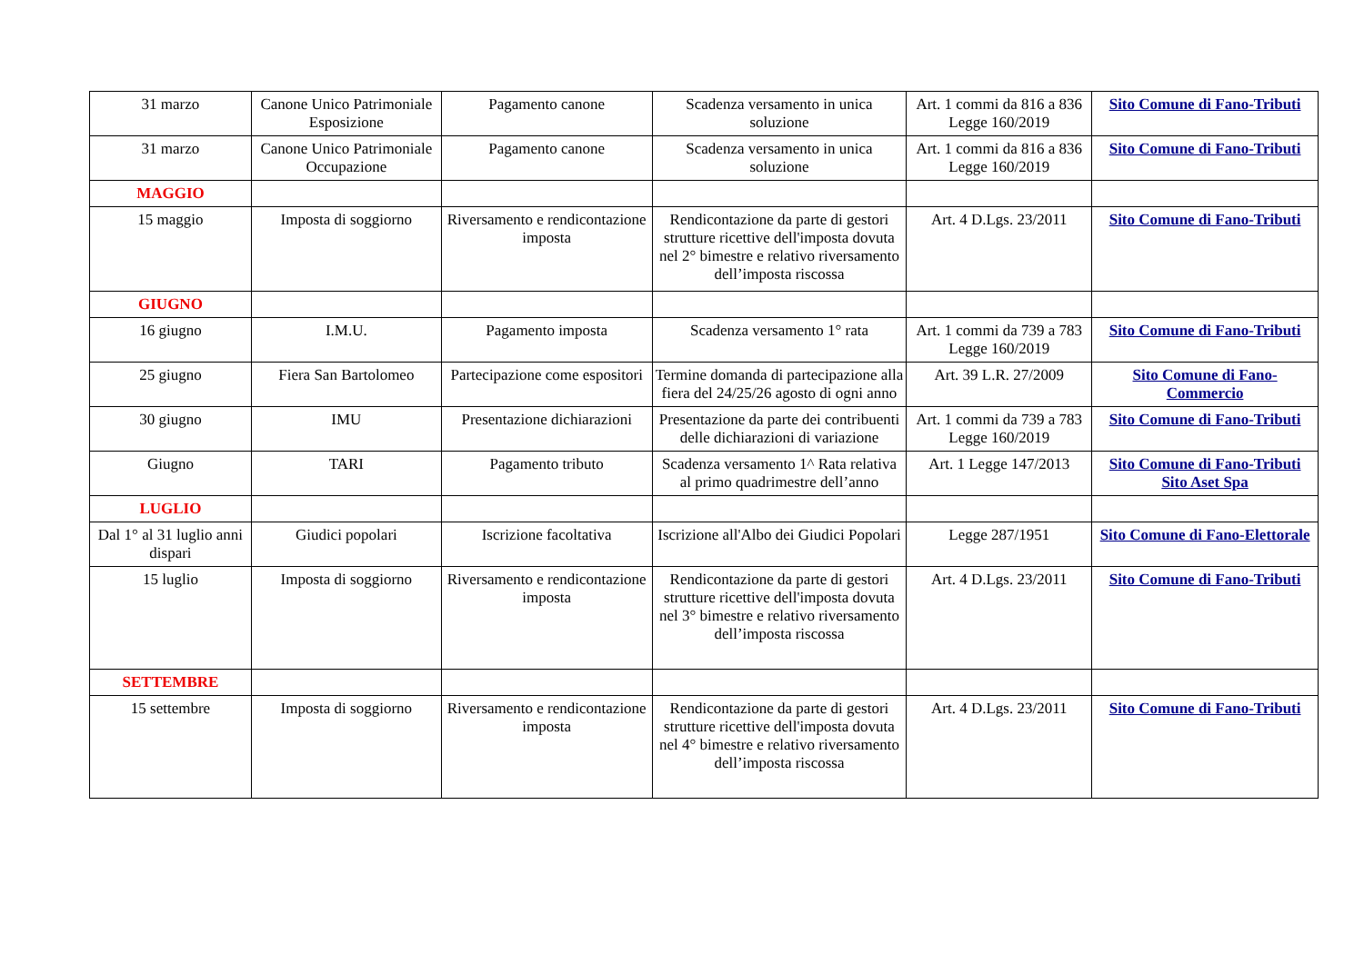| 31 marzo | Canone Unico Patrimoniale Esposizione | Pagamento canone | Scadenza versamento in unica soluzione | Art. 1 commi da 816 a 836 Legge 160/2019 | Sito Comune di Fano-Tributi |
| 31 marzo | Canone Unico Patrimoniale Occupazione | Pagamento canone | Scadenza versamento in unica soluzione | Art. 1 commi da 816 a 836 Legge 160/2019 | Sito Comune di Fano-Tributi |
| MAGGIO | | | | | |
| 15 maggio | Imposta di soggiorno | Riversamento e rendicontazione imposta | Rendicontazione da parte di gestori strutture ricettive dell'imposta dovuta nel 2° bimestre e relativo riversamento dell’imposta riscossa | Art. 4 D.Lgs. 23/2011 | Sito Comune di Fano-Tributi |
| GIUGNO | | | | | |
| 16 giugno | I.M.U. | Pagamento imposta | Scadenza versamento 1° rata | Art. 1 commi da 739 a 783 Legge 160/2019 | Sito Comune di Fano-Tributi |
| 25 giugno | Fiera San Bartolomeo | Partecipazione come espositori | Termine domanda di partecipazione alla fiera del 24/25/26 agosto di ogni anno | Art. 39 L.R. 27/2009 | Sito Comune di Fano-Commercio |
| 30 giugno | IMU | Presentazione dichiarazioni | Presentazione da parte dei contribuenti delle dichiarazioni di variazione | Art. 1 commi da 739 a 783 Legge 160/2019 | Sito Comune di Fano-Tributi |
| Giugno | TARI | Pagamento tributo | Scadenza versamento 1^ Rata relativa al primo quadrimestre dell’anno | Art. 1 Legge 147/2013 | Sito Comune di Fano-Tributi Sito Aset Spa |
| LUGLIO | | | | | |
| Dal 1° al 31 luglio anni dispari | Giudici popolari | Iscrizione facoltativa | Iscrizione all'Albo dei Giudici Popolari | Legge 287/1951 | Sito Comune di Fano-Elettorale |
| 15 luglio | Imposta di soggiorno | Riversamento e rendicontazione imposta | Rendicontazione da parte di gestori strutture ricettive dell'imposta dovuta nel 3° bimestre e relativo riversamento dell’imposta riscossa | Art. 4 D.Lgs. 23/2011 | Sito Comune di Fano-Tributi |
| SETTEMBRE | | | | | |
| 15 settembre | Imposta di soggiorno | Riversamento e rendicontazione imposta | Rendicontazione da parte di gestori strutture ricettive dell'imposta dovuta nel 4° bimestre e relativo riversamento dell’imposta riscossa | Art. 4 D.Lgs. 23/2011 | Sito Comune di Fano-Tributi |